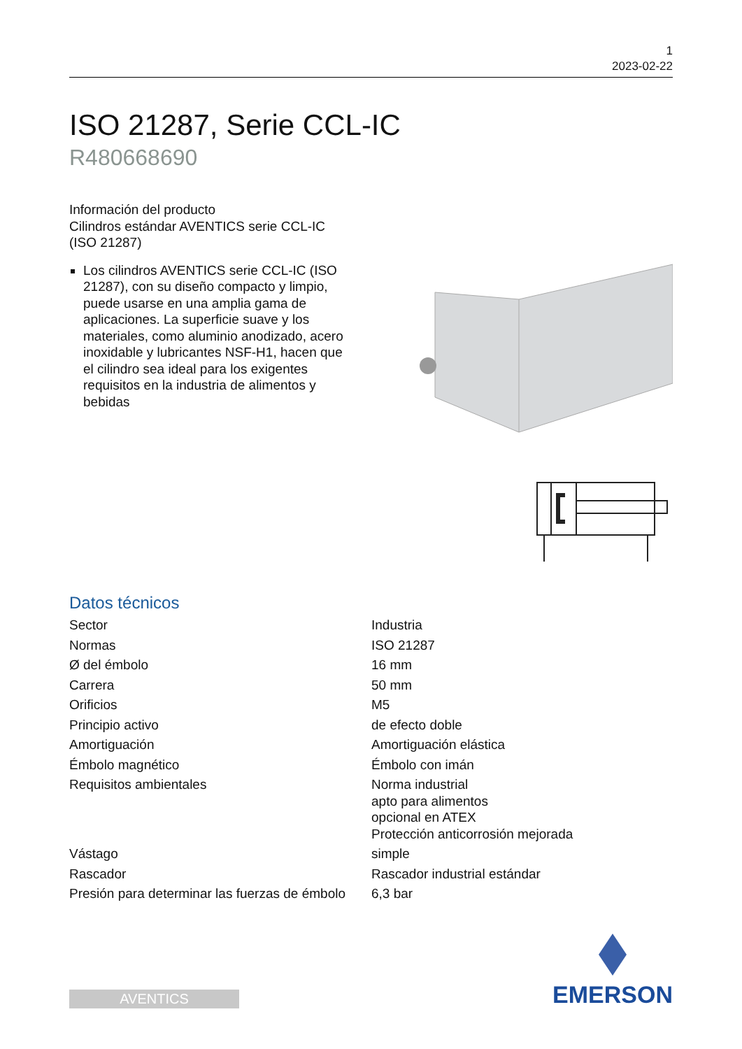1
2023-02-22
ISO 21287, Serie CCL-IC
R480668690
Información del producto
Cilindros estándar AVENTICS serie CCL-IC
(ISO 21287)
Los cilindros AVENTICS serie CCL-IC (ISO 21287), con su diseño compacto y limpio, puede usarse en una amplia gama de aplicaciones. La superficie suave y los materiales, como aluminio anodizado, acero inoxidable y lubricantes NSF-H1, hacen que el cilindro sea ideal para los exigentes requisitos en la industria de alimentos y bebidas
Datos técnicos
| Sector | Industria |
| Normas | ISO 21287 |
| Ø del émbolo | 16 mm |
| Carrera | 50 mm |
| Orificios | M5 |
| Principio activo | de efecto doble |
| Amortiguación | Amortiguación elástica |
| Émbolo magnético | Émbolo con imán |
| Requisitos ambientales | Norma industrial apto para alimentos opcional en ATEX Protección anticorrosión mejorada |
| Vástago | simple |
| Rascador | Rascador industrial estándar |
| Presión para determinar las fuerzas de émbolo | 6,3 bar |
AVENTICS
EMERSON